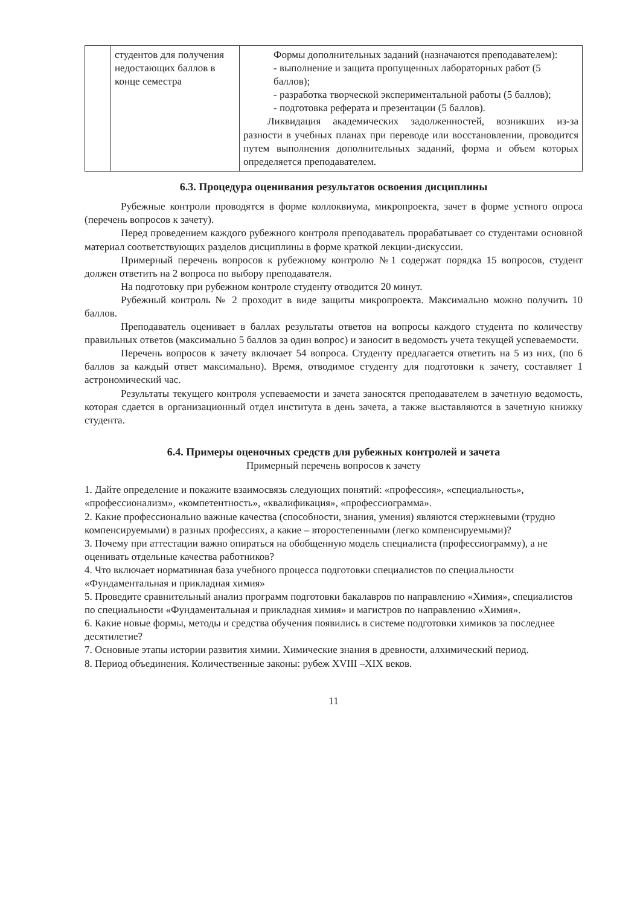| | студентов для получения недостающих баллов в конце семестра | Формы дополнительных заданий (назначаются преподавателем): - выполнение и защита пропущенных лабораторных работ (5 баллов); - разработка творческой экспериментальной работы (5 баллов); - подготовка реферата и презентации (5 баллов). Ликвидация академических задолженностей, возникших из-за разности в учебных планах при переводе или восстановлении, проводится путем выполнения дополнительных заданий, форма и объем которых определяется преподавателем. |
6.3. Процедура оценивания результатов освоения дисциплины
Рубежные контроли проводятся в форме коллоквиума, микропроекта, зачет в форме устного опроса (перечень вопросов к зачету).
Перед проведением каждого рубежного контроля преподаватель прорабатывает со студентами основной материал соответствующих разделов дисциплины в форме краткой лекции-дискуссии.
Примерный перечень вопросов к рубежному контролю №1 содержат порядка 15 вопросов, студент должен ответить на 2 вопроса по выбору преподавателя.
На подготовку при рубежном контроле студенту отводится 20 минут.
Рубежный контроль № 2 проходит в виде защиты микропроекта. Максимально можно получить 10 баллов.
Преподаватель оценивает в баллах результаты ответов на вопросы каждого студента по количеству правильных ответов (максимально 5 баллов за один вопрос) и заносит в ведомость учета текущей успеваемости.
Перечень вопросов к зачету включает 54 вопроса. Студенту предлагается ответить на 5 из них, (по 6 баллов за каждый ответ максимально). Время, отводимое студенту для подготовки к зачету, составляет 1 астрономический час.
Результаты текущего контроля успеваемости и зачета заносятся преподавателем в зачетную ведомость, которая сдается в организационный отдел института в день зачета, а также выставляются в зачетную книжку студента.
6.4. Примеры оценочных средств для рубежных контролей и зачета
Примерный перечень вопросов к зачету
1. Дайте определение и покажите взаимосвязь следующих понятий: «профессия», «специальность», «профессионализм», «компетентность», «квалификация», «профессиограмма».
2. Какие профессионально важные качества (способности, знания, умения) являются стержневыми (трудно компенсируемыми) в разных профессиях, а какие – второстепенными (легко компенсируемыми)?
3. Почему при аттестации важно опираться на обобщенную модель специалиста (профессиограмму), а не оценивать отдельные качества работников?
4. Что включает нормативная база учебного процесса подготовки специалистов по специальности «Фундаментальная и прикладная химия»
5. Проведите сравнительный анализ программ подготовки бакалавров по направлению «Химия», специалистов по специальности «Фундаментальная и прикладная химия» и магистров по направлению «Химия».
6. Какие новые формы, методы и средства обучения появились в системе подготовки химиков за последнее десятилетие?
7. Основные этапы истории развития химии. Химические знания в древности, алхимический период.
8. Период объединения. Количественные законы: рубеж XVIII –XIX веков.
11